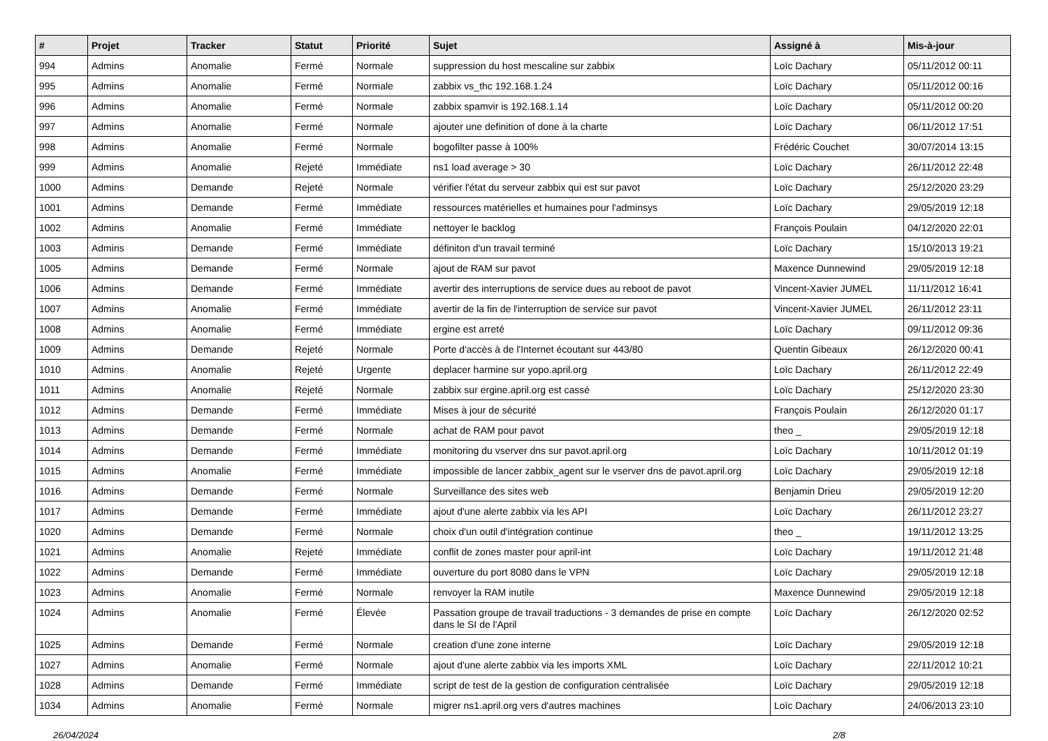| # | Projet | Tracker | Statut | Priorité | Sujet | Assigné à | Mis-à-jour |
| --- | --- | --- | --- | --- | --- | --- | --- |
| 994 | Admins | Anomalie | Fermé | Normale | suppression du host mescaline sur zabbix | Loïc Dachary | 05/11/2012 00:11 |
| 995 | Admins | Anomalie | Fermé | Normale | zabbix vs_thc 192.168.1.24 | Loïc Dachary | 05/11/2012 00:16 |
| 996 | Admins | Anomalie | Fermé | Normale | zabbix spamvir is 192.168.1.14 | Loïc Dachary | 05/11/2012 00:20 |
| 997 | Admins | Anomalie | Fermé | Normale | ajouter une definition of done à la charte | Loïc Dachary | 06/11/2012 17:51 |
| 998 | Admins | Anomalie | Fermé | Normale | bogofilter passe à 100% | Frédéric Couchet | 30/07/2014 13:15 |
| 999 | Admins | Anomalie | Rejeté | Immédiate | ns1 load average > 30 | Loïc Dachary | 26/11/2012 22:48 |
| 1000 | Admins | Demande | Rejeté | Normale | vérifier l'état du serveur zabbix qui est sur pavot | Loïc Dachary | 25/12/2020 23:29 |
| 1001 | Admins | Demande | Fermé | Immédiate | ressources matérielles et humaines pour l'adminsys | Loïc Dachary | 29/05/2019 12:18 |
| 1002 | Admins | Anomalie | Fermé | Immédiate | nettoyer le backlog | François Poulain | 04/12/2020 22:01 |
| 1003 | Admins | Demande | Fermé | Immédiate | définiton d'un travail terminé | Loïc Dachary | 15/10/2013 19:21 |
| 1005 | Admins | Demande | Fermé | Normale | ajout de RAM sur pavot | Maxence Dunnewind | 29/05/2019 12:18 |
| 1006 | Admins | Demande | Fermé | Immédiate | avertir des interruptions de service dues au reboot de pavot | Vincent-Xavier JUMEL | 11/11/2012 16:41 |
| 1007 | Admins | Anomalie | Fermé | Immédiate | avertir de la fin de l'interruption de service sur pavot | Vincent-Xavier JUMEL | 26/11/2012 23:11 |
| 1008 | Admins | Anomalie | Fermé | Immédiate | ergine est arreté | Loïc Dachary | 09/11/2012 09:36 |
| 1009 | Admins | Demande | Rejeté | Normale | Porte d'accès à de l'Internet écoutant sur 443/80 | Quentin Gibeaux | 26/12/2020 00:41 |
| 1010 | Admins | Anomalie | Rejeté | Urgente | deplacer harmine sur yopo.april.org | Loïc Dachary | 26/11/2012 22:49 |
| 1011 | Admins | Anomalie | Rejeté | Normale | zabbix sur ergine.april.org est cassé | Loïc Dachary | 25/12/2020 23:30 |
| 1012 | Admins | Demande | Fermé | Immédiate | Mises à jour de sécurité | François Poulain | 26/12/2020 01:17 |
| 1013 | Admins | Demande | Fermé | Normale | achat de RAM pour pavot | theo _ | 29/05/2019 12:18 |
| 1014 | Admins | Demande | Fermé | Immédiate | monitoring du vserver dns sur pavot.april.org | Loïc Dachary | 10/11/2012 01:19 |
| 1015 | Admins | Anomalie | Fermé | Immédiate | impossible de lancer zabbix_agent sur le vserver dns de pavot.april.org | Loïc Dachary | 29/05/2019 12:18 |
| 1016 | Admins | Demande | Fermé | Normale | Surveillance des sites web | Benjamin Drieu | 29/05/2019 12:20 |
| 1017 | Admins | Demande | Fermé | Immédiate | ajout d'une alerte zabbix via les API | Loïc Dachary | 26/11/2012 23:27 |
| 1020 | Admins | Demande | Fermé | Normale | choix d'un outil d'intégration continue | theo _ | 19/11/2012 13:25 |
| 1021 | Admins | Anomalie | Rejeté | Immédiate | conflit de zones master pour april-int | Loïc Dachary | 19/11/2012 21:48 |
| 1022 | Admins | Demande | Fermé | Immédiate | ouverture du port 8080 dans le VPN | Loïc Dachary | 29/05/2019 12:18 |
| 1023 | Admins | Anomalie | Fermé | Normale | renvoyer la RAM inutile | Maxence Dunnewind | 29/05/2019 12:18 |
| 1024 | Admins | Anomalie | Fermé | Élevée | Passation groupe de travail traductions - 3 demandes de prise en compte dans le SI de l'April | Loïc Dachary | 26/12/2020 02:52 |
| 1025 | Admins | Demande | Fermé | Normale | creation d'une zone interne | Loïc Dachary | 29/05/2019 12:18 |
| 1027 | Admins | Anomalie | Fermé | Normale | ajout d'une alerte zabbix via les imports XML | Loïc Dachary | 22/11/2012 10:21 |
| 1028 | Admins | Demande | Fermé | Immédiate | script de test de la gestion de configuration centralisée | Loïc Dachary | 29/05/2019 12:18 |
| 1034 | Admins | Anomalie | Fermé | Normale | migrer ns1.april.org vers d'autres machines | Loïc Dachary | 24/06/2013 23:10 |
26/04/2024 2/8